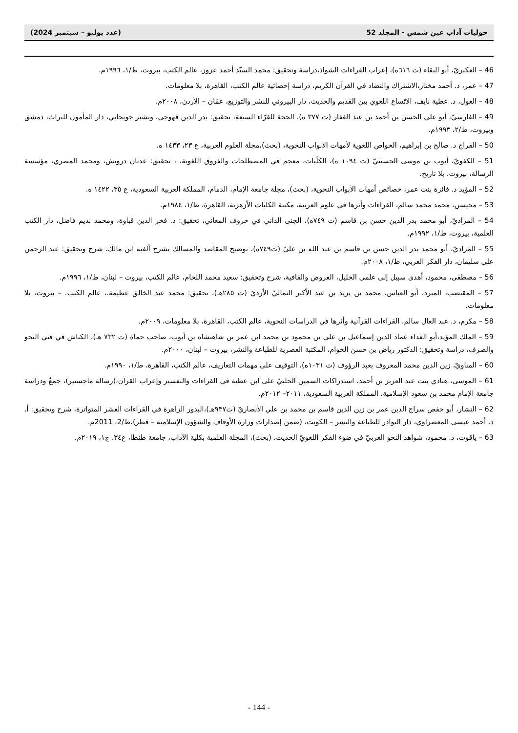حوليات آداب عين شمس - المجلد 52 (عدد يوليو – سبتمبر 2024)
46 – العكبريّ، أبو البقاء (ت ٦١٦ه)، إعراب القراءات الشواذ،دراسة وتحقيق: محمد السيّد أحمد عزوز، عالم الكتب، بيروت، ط/١، ١٩٩٦م.
47 – عمر، د. أحمد مختار،الاشتراك والتضاد في القرآن الكريم، دراسة إحصائية عالم الكتب، القاهرة، بلا معلومات.
48 – الغول، د. عطية نايف، الاتّساع اللغوي بين القديم والحديث، دار البيروني للنشر والتوزيع، عمّان – الأردن، ٢٠٠٨م.
49 – الفارسيّ، أبو علي الحسن بن أحمد بن عبد الغفار (ت ٣٧٧ ه)، الحجة للقرّاء السبعة، تحقيق: بدر الدين قهوجي، وبشير جويجابي، دار المأمون للتراث، دمشق وبيروت، ط/٢، ١٩٩٣م.
50 – الفراج د. صالح بن إبراهيم، الخواص اللغوية لأمهات الأبواب النحوية، (بحث)،مجلة العلوم العربية، ع ٢٣، ١٤٣٣ ه.
51 – الكفويّ، أيوب بن موسى الحسينيّ (ت ١٠٩٤ ه)، الكلّيات، معجم في المصطلحات والفروق اللغوية، ، تحقيق: عدنان درويش، ومحمد المصري، مؤسسة الرسالة، بيروت، بلا تاريخ.
52 – المؤيد د. فائزة بنت عمر، خصائص أمهات الأبواب النحوية، (بحث)، مجلة جامعة الإمام، الدمام، المملكة العربية السعودية، ع ٣٥، ١٤٢٢ ه.
53 – محيسن، محمد محمد سالم، القراءات وأثرها في علوم العربية، مكتبة الكليات الأزهرية، القاهرة، ط/١، ١٩٨٤م.
54 – المراديّ، أبو محمد بدر الدين حسن بن قاسم (ت ٧٤٩ه)، الجنى الداني في حروف المعاني، تحقيق: د. فخر الدين قباوة، ومحمد نديم فاضل، دار الكتب العلمية، بيروت، ط/١، ١٩٩٢م.
55 – المراديّ، أبو محمد بدر الدين حسن بن قاسم بن عبد الله بن عليّ (ت٧٤٩ه)، توضيح المقاصد والمسالك بشرح ألفية ابن مالك، شرح وتحقيق: عبد الرحمن علي سليمان، دار الفكر العربي، ط/١، ٢٠٠٨م.
56 – مصطفى، محمود، أهدى سبيل إلى علمي الخليل، العروض والقافية، شرح وتحقيق: سعيد محمد اللحام، عالم الكتب، بيروت – لبنان، ط/١، ١٩٩٦م.
57 – المقتضب، المبرد، أبو العباس، محمد بن يزيد بن عبد الأكبر الثماليّ الأزديّ (ت ٢٨٥هـ)، تحقيق: محمد عبد الخالق عظيمة.، عالم الكتب. – بيروت، بلا معلومات.
58 – مكرم، د. عبد العال سالم، القراءات القرآنية وأثرها في الدراسات النحوية، عالم الكتب، القاهرة، بلا معلومات، ٢٠٠٩م.
59 – الملك المؤيد،أبو الفداء عماد الدين إسماعيل بن علي بن محمود بن محمد ابن عمر بن شاهنشاه بن أيوب، صاحب حماة (ت ٧٣٢ هـ)، الكناش في فني النحو والصرف، دراسة وتحقيق: الدكتور رياض بن حسن الخوام، المكتبة العصرية للطباعة والنشر، بيروت – لبنان، ٢٠٠٠م.
60 – المناويّ، زين الدين محمد المعروف بعبد الرؤوف (ت ١٠٣١ه)، التوقيف على مهمات التعاريف، عالم الكتب، القاهرة، ط/١، ١٩٩٠م.
61 – الموسى، هنادي بنت عبد العزيز بن أحمد، استدراكات السمين الحلبيّ على ابن عطية في القراءات والتفسير وإعراب القرآن،(رسالة ماجستير)، جمعٌ ودراسة جامعة الإمام محمد بن سعود الإسلامية، المملكة العربية السعودية، ٢٠١١– ٢٠١٢م.
62 – النشار، أبو حفص سراج الدين عمر بن زين الدين قاسم بن محمد بن علي الأنصاريّ (ت٩٣٧هـ)،البدور الزاهرة في القراءات العشر المتواترة، شرح وتحقيق: أ. د. أحمد عيسى المعصراوي، دار النوادر للطباعة والنشر – الكويت، (ضمن إصدارات وزارة الأوقاف والشؤون الإسلامية – قطر)،ط/2، 2011م.
63 – ياقوت، د. محمود، شواهد النحو العربيّ في ضوء الفكر اللغويّ الحديث، (بحث)، المجلة العلمية بكلية الآداب، جامعة طنطا، ع٣٤، ج١، ٢٠١٩م.
- 144 -